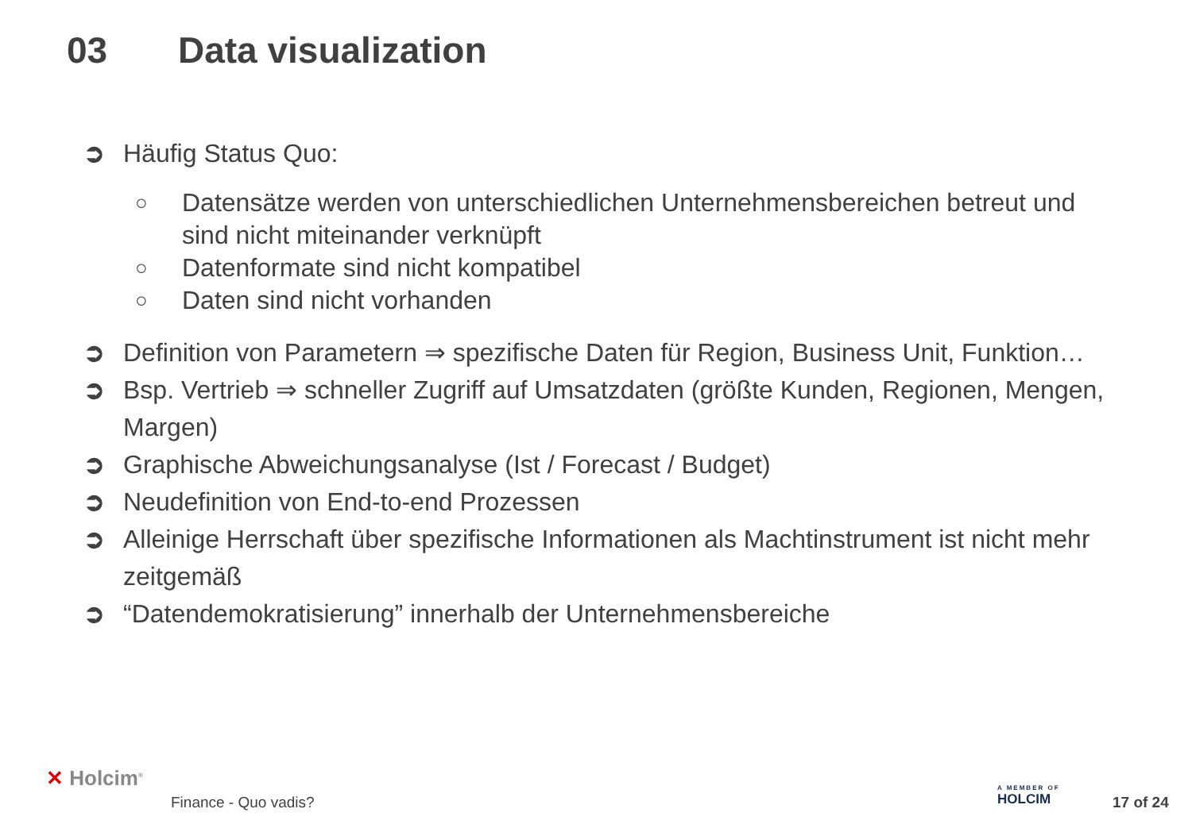03 Data visualization
➲ Häufig Status Quo:
○ Datensätze werden von unterschiedlichen Unternehmensbereichen betreut und sind nicht miteinander verknüpft
○ Datenformate sind nicht kompatibel
○ Daten sind nicht vorhanden
➲ Definition von Parametern ⇒ spezifische Daten für Region, Business Unit, Funktion…
➲ Bsp. Vertrieb ⇒ schneller Zugriff auf Umsatzdaten (größte Kunden, Regionen, Mengen, Margen)
➲ Graphische Abweichungsanalyse (Ist / Forecast / Budget)
➲ Neudefinition von End-to-end Prozessen
➲ Alleinige Herrschaft über spezifische Informationen als Machtinstrument ist nicht mehr zeitgemäß
➲ “Datendemokratisierung” innerhalb der Unternehmensbereiche
✕ Holcim<sup>®</sup>
Finance - Quo vadis?
A MEMBER OF
HOLCIM
17 of 24